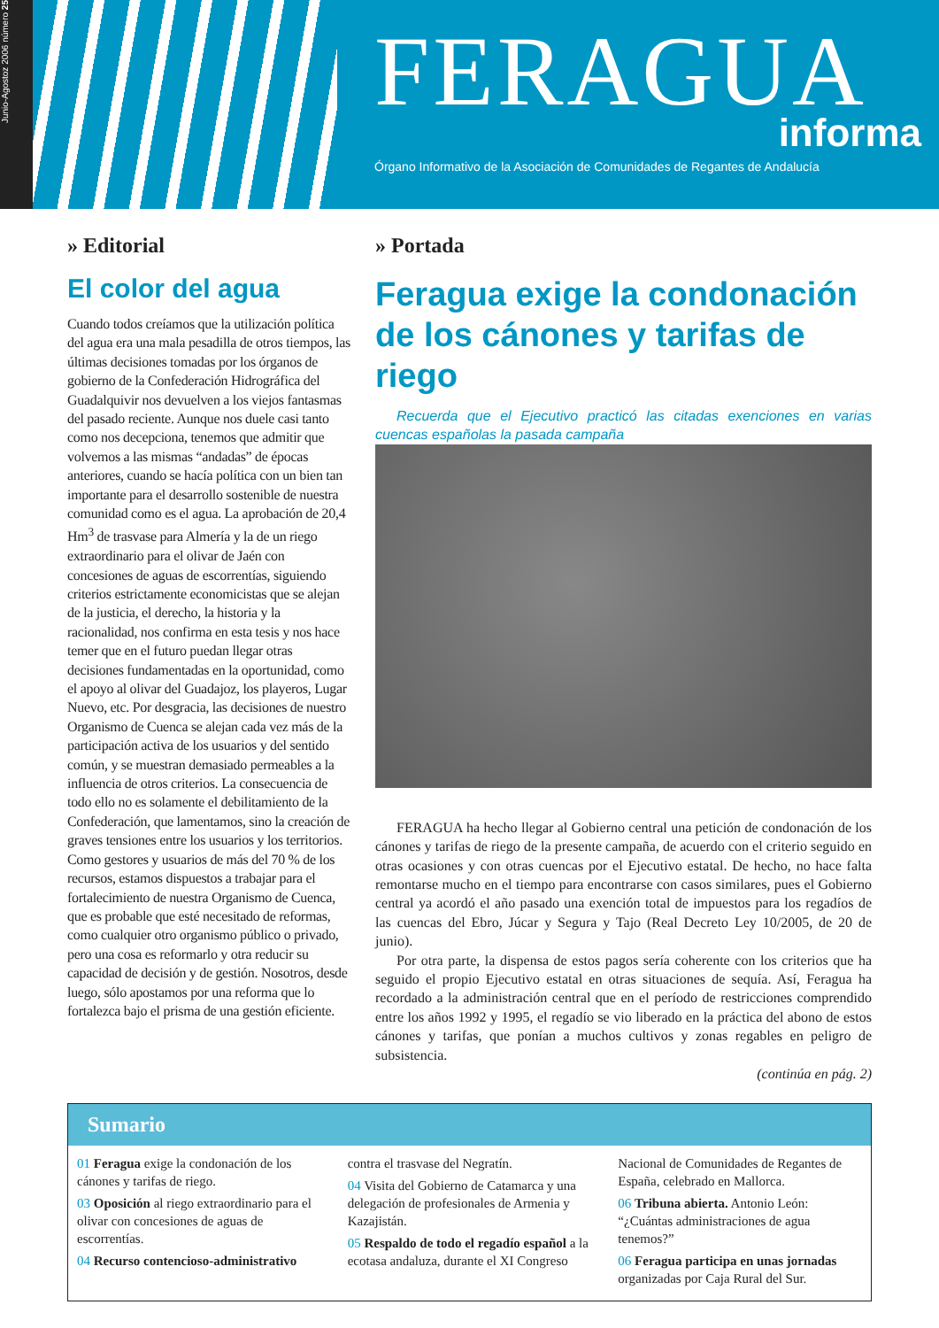Junio-Agostoz 2006 número 25
FERAGUA
informa
Órgano Informativo de la Asociación de Comunidades de Regantes de Andalucía
» Editorial
El color del agua
Cuando todos creíamos que la utilización política del agua era una mala pesadilla de otros tiempos, las últimas decisiones tomadas por los órganos de gobierno de la Confederación Hidrográfica del Guadalquivir nos devuelven a los viejos fantasmas del pasado reciente. Aunque nos duele casi tanto como nos decepciona, tenemos que admitir que volvemos a las mismas “andadas” de épocas anteriores, cuando se hacía política con un bien tan importante para el desarrollo sostenible de nuestra comunidad como es el agua. La aprobación de 20,4 Hm<sup>3</sup> de trasvase para Almería y la de un riego extraordinario para el olivar de Jaén con concesiones de aguas de escorrentías, siguiendo criterios estrictamente economicistas que se alejan de la justicia, el derecho, la historia y la racionalidad, nos confirma en esta tesis y nos hace temer que en el futuro puedan llegar otras decisiones fundamentadas en la oportunidad, como el apoyo al olivar del Guadajoz, los playeros, Lugar Nuevo, etc. Por desgracia, las decisiones de nuestro Organismo de Cuenca se alejan cada vez más de la participación activa de los usuarios y del sentido común, y se muestran demasiado permeables a la influencia de otros criterios. La consecuencia de todo ello no es solamente el debilitamiento de la Confederación, que lamentamos, sino la creación de graves tensiones entre los usuarios y los territorios. Como gestores y usuarios de más del 70 % de los recursos, estamos dispuestos a trabajar para el fortalecimiento de nuestra Organismo de Cuenca, que es probable que esté necesitado de reformas, como cualquier otro organismo público o privado, pero una cosa es reformarlo y otra reducir su capacidad de decisión y de gestión. Nosotros, desde luego, sólo apostamos por una reforma que lo fortalezca bajo el prisma de una gestión eficiente.
» Portada
Feragua exige la condonación de los cánones y tarifas de riego
Recuerda que el Ejecutivo practicó las citadas exenciones en varias cuencas españolas la pasada campaña
FERAGUA ha hecho llegar al Gobierno central una petición de condonación de los cánones y tarifas de riego de la presente campaña, de acuerdo con el criterio seguido en otras ocasiones y con otras cuencas por el Ejecutivo estatal. De hecho, no hace falta remontarse mucho en el tiempo para encontrarse con casos similares, pues el Gobierno central ya acordó el año pasado una exención total de impuestos para los regadíos de las cuencas del Ebro, Júcar y Segura y Tajo (Real Decreto Ley 10/2005, de 20 de junio).
Por otra parte, la dispensa de estos pagos sería coherente con los criterios que ha seguido el propio Ejecutivo estatal en otras situaciones de sequía. Así, Feragua ha recordado a la administración central que en el período de restricciones comprendido entre los años 1992 y 1995, el regadío se vio liberado en la práctica del abono de estos cánones y tarifas, que ponían a muchos cultivos y zonas regables en peligro de subsistencia.
(continúa en pág. 2)
Sumario
01 Feragua exige la condonación de los cánones y tarifas de riego.
03 Oposición al riego extraordinario para el olivar con concesiones de aguas de escorrentías.
04 Recurso contencioso-administrativo
contra el trasvase del Negratín.
04 Visita del Gobierno de Catamarca y una delegación de profesionales de Armenia y Kazajistán.
05 Respaldo de todo el regadío español a la ecotasa andaluza, durante el XI Congreso
Nacional de Comunidades de Regantes de España, celebrado en Mallorca.
06 Tribuna abierta. Antonio León: “¿Cuántas administraciones de agua tenemos?”
06 Feragua participa en unas jornadas organizadas por Caja Rural del Sur.